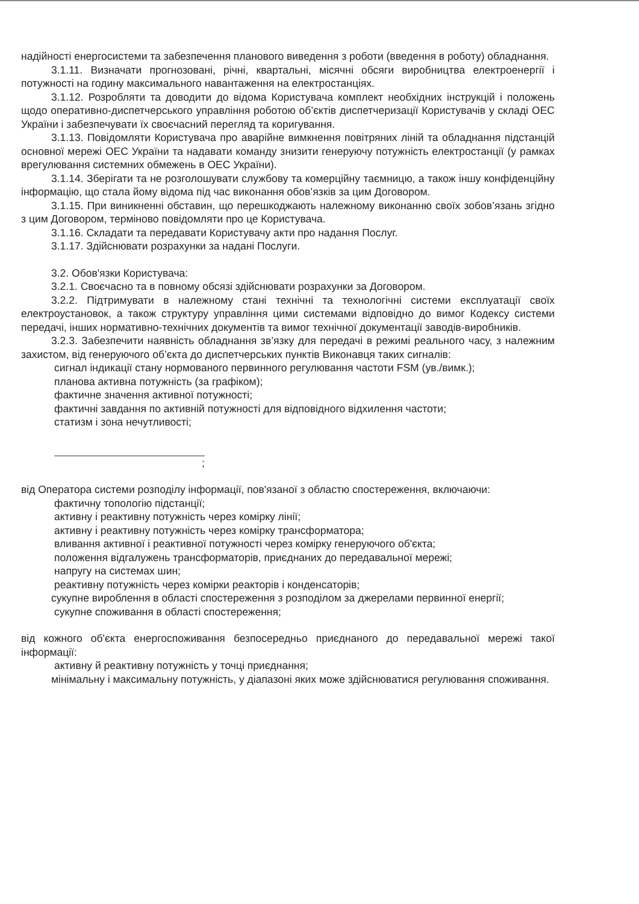надійності енергосистеми та забезпечення планового виведення з роботи (введення в роботу) обладнання.
3.1.11. Визначати прогнозовані, річні, квартальні, місячні обсяги виробництва електроенергії і потужності на годину максимального навантаження на електростанціях.
3.1.12. Розробляти та доводити до відома Користувача комплект необхідних інструкцій і положень щодо оперативно-диспетчерського управління роботою об’єктів диспетчеризації Користувачів у складі ОЕС України і забезпечувати їх своєчасний перегляд та коригування.
3.1.13. Повідомляти Користувача про аварійне вимкнення повітряних ліній та обладнання підстанцій основної мережі ОЕС України та надавати команду знизити генеруючу потужність електростанції (у рамках врегулювання системних обмежень в ОЕС України).
3.1.14. Зберігати та не розголошувати службову та комерційну таємницю, а також іншу конфіденційну інформацію, що стала йому відома під час виконання обов’язків за цим Договором.
3.1.15. При виникненні обставин, що перешкоджають належному виконанню своїх зобов’язань згідно з цим Договором, терміново повідомляти про це Користувача.
3.1.16. Складати та передавати Користувачу акти про надання Послуг.
3.1.17. Здійснювати розрахунки за надані Послуги.
3.2. Обов'язки Користувача:
3.2.1. Своєчасно та в повному обсязі здійснювати розрахунки за Договором.
3.2.2. Підтримувати в належному стані технічні та технологічні системи експлуатації своїх електроустановок, а також структуру управління цими системами відповідно до вимог Кодексу системи передачі, інших нормативно-технічних документів та вимог технічної документації заводів-виробників.
3.2.3. Забезпечити наявність обладнання зв’язку для передачі в режимі реального часу, з належним захистом, від генеруючого об’єкта до диспетчерських пунктів Виконавця таких сигналів:
сигнал індикації стану нормованого первинного регулювання частоти FSM (ув./вимк.);
планова активна потужність (за графіком);
фактичне значення активної потужності;
фактичні завдання по активній потужності для відповідного відхилення частоти;
статизм і зона нечутливості;
;
від Оператора системи розподілу інформації, пов'язаної з областю спостереження, включаючи:
фактичну топологію підстанції;
активну і реактивну потужність через комірку лінії;
активну і реактивну потужність через комірку трансформатора;
вливання активної і реактивної потужності через комірку генеруючого об'єкта;
положення відгалужень трансформаторів, приєднаних до передавальної мережі;
напругу на системах шин;
реактивну потужність через комірки реакторів і конденсаторів;
сукупне вироблення в області спостереження з розподілом за джерелами первинної енергії;
сукупне споживання в області спостереження;
від кожного об'єкта енергоспоживання безпосередньо приєднаного до передавальної мережі такої інформації:
активну й реактивну потужність у точці приєднання;
мінімальну і максимальну потужність, у діапазоні яких може здійснюватися регулювання споживання.